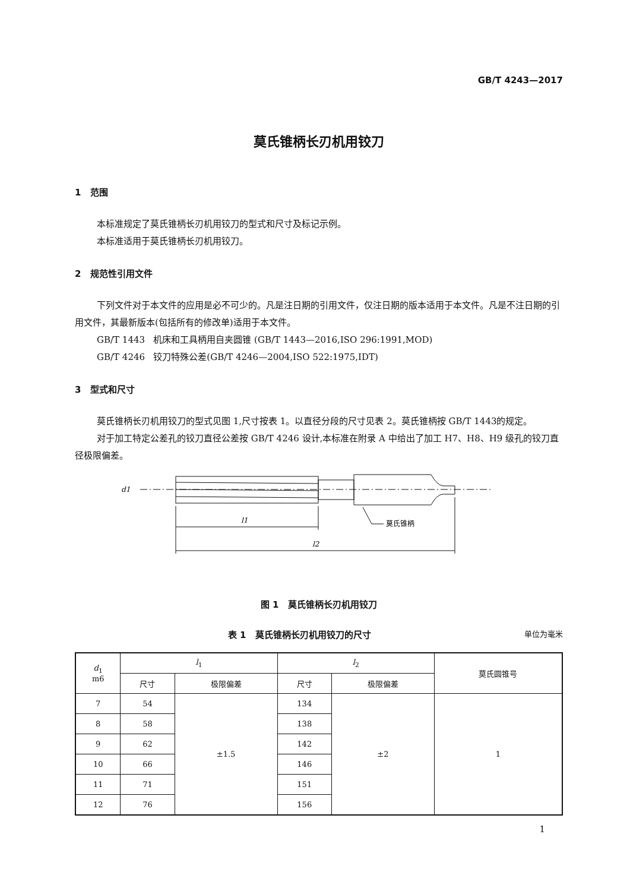GB/T 4243—2017
莫氏锥柄长刃机用铰刀
1 范围
本标准规定了莫氏锥柄长刃机用铰刀的型式和尺寸及标记示例。
本标准适用于莫氏锥柄长刃机用铰刀。
2 规范性引用文件
下列文件对于本文件的应用是必不可少的。凡是注日期的引用文件，仅注日期的版本适用于本文件。凡是不注日期的引用文件，其最新版本(包括所有的修改单)适用于本文件。
GB/T 1443 机床和工具柄用自夹圆锥 (GB/T 1443—2016,ISO 296:1991,MOD)
GB/T 4246 铰刀特殊公差(GB/T 4246—2004,ISO 522:1975,IDT)
3 型式和尺寸
莫氏锥柄长刃机用铰刀的型式见图 1,尺寸按表 1。以直径分段的尺寸见表 2。莫氏锥柄按 GB/T 1443的规定。
对于加工特定公差孔的铰刀直径公差按 GB/T 4246 设计,本标准在附录 A 中给出了加工 H7、H8、H9 级孔的铰刀直径极限偏差。
l1
l2
d1
莫氏锥柄
图 1 莫氏锥柄长刃机用铰刀
表 1 莫氏锥柄长刃机用铰刀的尺寸 单位为毫米
| d<sub>1</sub> m6 | l<sub>1</sub> | | l<sub>2</sub> | | 莫氏圆锥号 |
| --- | --- | --- | --- | --- | --- |
| | 尺寸 | 极限偏差 | 尺寸 | 极限偏差 | |
| 7 | 54 | ±1.5 | 134 | ±2 | 1 |
| 8 | 58 | | 138 | | |
| 9 | 62 | | 142 | | |
| 10 | 66 | | 146 | | |
| 11 | 71 | | 151 | | |
| 12 | 76 | | 156 | | |
1